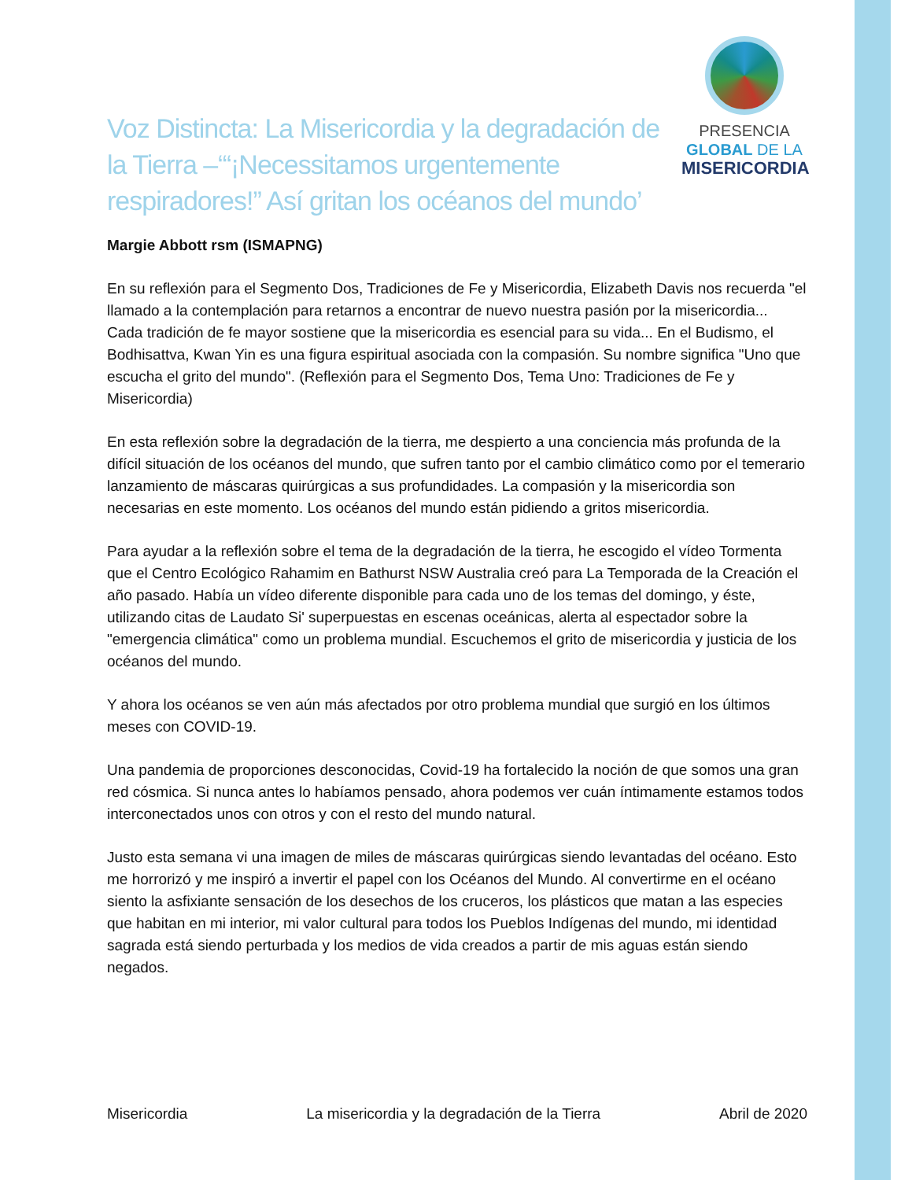Voz Distincta: La Misericordia y la degradación de la Tierra –‘“¡Necessitamos urgentemente respiradores!” Así gritan los océanos del mundo’
PRESENCIA
GLOBAL DE LA
MISERICORDIA
Margie Abbott rsm (ISMAPNG)
En su reflexión para el Segmento Dos, Tradiciones de Fe y Misericordia, Elizabeth Davis nos recuerda "el llamado a la contemplación para retarnos a encontrar de nuevo nuestra pasión por la misericordia... Cada tradición de fe mayor sostiene que la misericordia es esencial para su vida... En el Budismo, el Bodhisattva, Kwan Yin es una figura espiritual asociada con la compasión. Su nombre significa "Uno que escucha el grito del mundo". (Reflexión para el Segmento Dos, Tema Uno: Tradiciones de Fe y Misericordia)
En esta reflexión sobre la degradación de la tierra, me despierto a una conciencia más profunda de la difícil situación de los océanos del mundo, que sufren tanto por el cambio climático como por el temerario lanzamiento de máscaras quirúrgicas a sus profundidades. La compasión y la misericordia son necesarias en este momento. Los océanos del mundo están pidiendo a gritos misericordia.
Para ayudar a la reflexión sobre el tema de la degradación de la tierra, he escogido el vídeo Tormenta que el Centro Ecológico Rahamim en Bathurst NSW Australia creó para La Temporada de la Creación el año pasado. Había un vídeo diferente disponible para cada uno de los temas del domingo, y éste, utilizando citas de Laudato Si' superpuestas en escenas oceánicas, alerta al espectador sobre la "emergencia climática" como un problema mundial. Escuchemos el grito de misericordia y justicia de los océanos del mundo.
Y ahora los océanos se ven aún más afectados por otro problema mundial que surgió en los últimos meses con COVID-19.
Una pandemia de proporciones desconocidas, Covid-19 ha fortalecido la noción de que somos una gran red cósmica. Si nunca antes lo habíamos pensado, ahora podemos ver cuán íntimamente estamos todos interconectados unos con otros y con el resto del mundo natural.
Justo esta semana vi una imagen de miles de máscaras quirúrgicas siendo levantadas del océano. Esto me horrorizó y me inspiró a invertir el papel con los Océanos del Mundo. Al convertirme en el océano siento la asfixiante sensación de los desechos de los cruceros, los plásticos que matan a las especies que habitan en mi interior, mi valor cultural para todos los Pueblos Indígenas del mundo, mi identidad sagrada está siendo perturbada y los medios de vida creados a partir de mis aguas están siendo negados.
Misericordia La misericordia y la degradación de la Tierra Abril de 2020